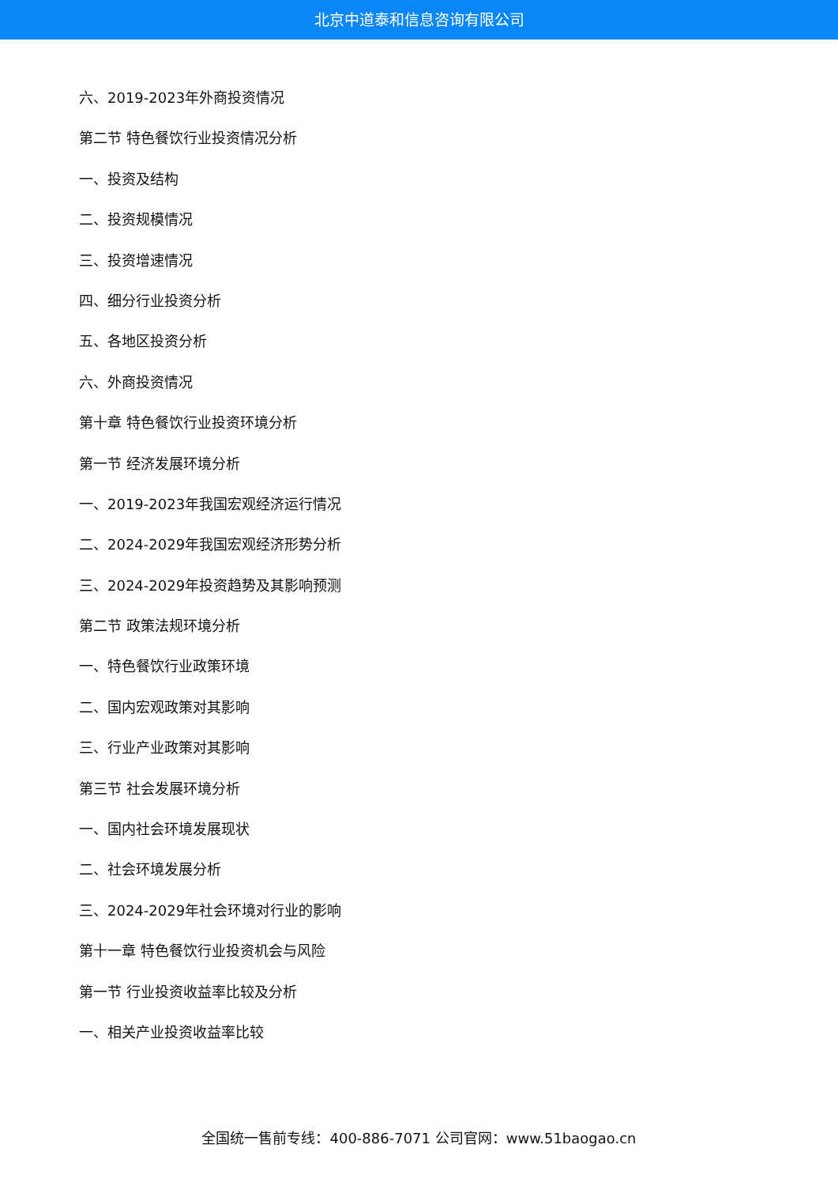北京中道泰和信息咨询有限公司
六、2019-2023年外商投资情况
第二节 特色餐饮行业投资情况分析
一、投资及结构
二、投资规模情况
三、投资增速情况
四、细分行业投资分析
五、各地区投资分析
六、外商投资情况
第十章 特色餐饮行业投资环境分析
第一节 经济发展环境分析
一、2019-2023年我国宏观经济运行情况
二、2024-2029年我国宏观经济形势分析
三、2024-2029年投资趋势及其影响预测
第二节 政策法规环境分析
一、特色餐饮行业政策环境
二、国内宏观政策对其影响
三、行业产业政策对其影响
第三节 社会发展环境分析
一、国内社会环境发展现状
二、社会环境发展分析
三、2024-2029年社会环境对行业的影响
第十一章 特色餐饮行业投资机会与风险
第一节 行业投资收益率比较及分析
一、相关产业投资收益率比较
全国统一售前专线：400-886-7071 公司官网：www.51baogao.cn